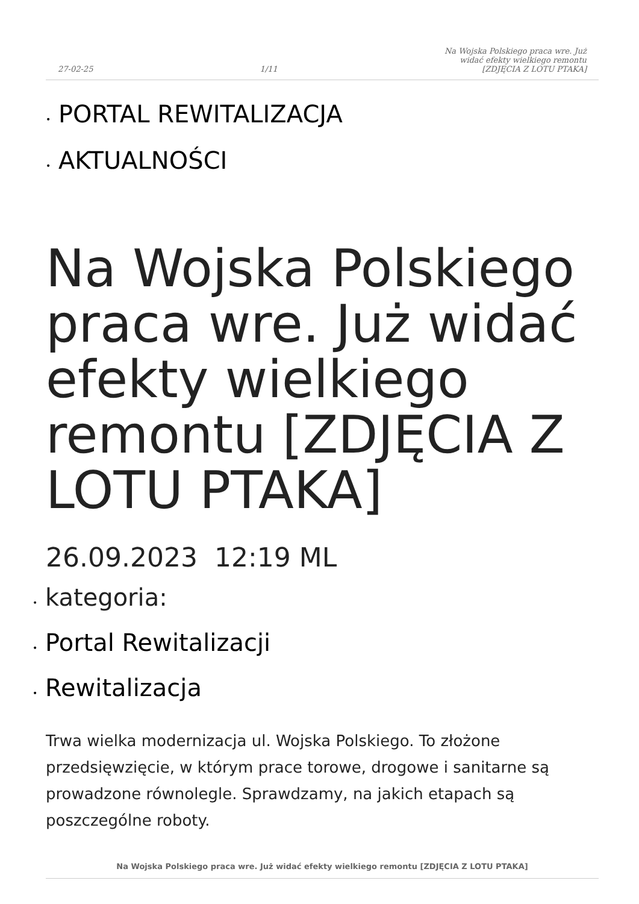27-02-25
1/11
Na Wojska Polskiego praca wre. Już
widać efekty wielkiego remontu
[ZDJĘCIA Z LOTU PTAKA]
• PORTAL REWITALIZACJA
• AKTUALNOŚCI
Na Wojska Polskiego praca wre. Już widać efekty wielkiego remontu [ZDJĘCIA Z LOTU PTAKA]
26.09.2023 12:19 ML
• kategoria:
• Portal Rewitalizacji
• Rewitalizacja
Trwa wielka modernizacja ul. Wojska Polskiego. To złożone przedsięwzięcie, w którym prace torowe, drogowe i sanitarne są prowadzone równolegle. Sprawdzamy, na jakich etapach są poszczególne roboty.
Na Wojska Polskiego praca wre. Już widać efekty wielkiego remontu [ZDJĘCIA Z LOTU PTAKA]